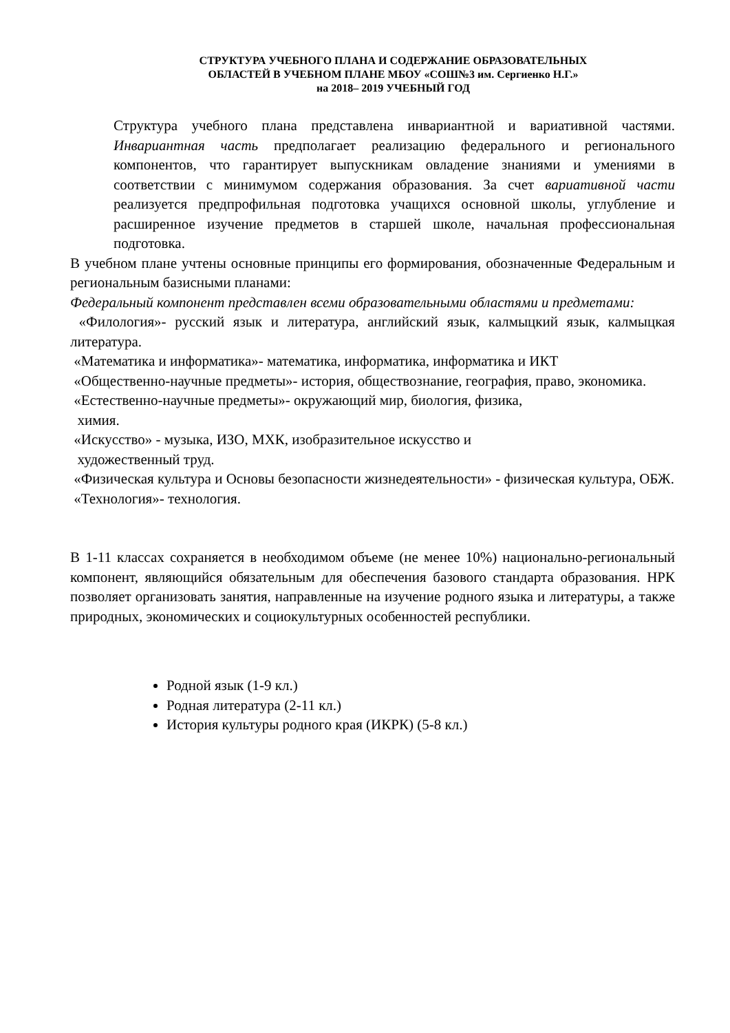СТРУКТУРА УЧЕБНОГО ПЛАНА И СОДЕРЖАНИЕ ОБРАЗОВАТЕЛЬНЫХ
ОБЛАСТЕЙ В УЧЕБНОМ ПЛАНЕ МБОУ «СОШ№3 им. Сергиенко Н.Г.»
на 2018– 2019 УЧЕБНЫЙ ГОД
Структура учебного плана представлена инвариантной и вариативной частями. Инвариантная часть предполагает реализацию федерального и регионального компонентов, что гарантирует выпускникам овладение знаниями и умениями в соответствии с минимумом содержания образования. За счет вариативной части реализуется предпрофильная подготовка учащихся основной школы, углубление и расширенное изучение предметов в старшей школе, начальная профессиональная подготовка.
В учебном плане учтены основные принципы его формирования, обозначенные Федеральным и региональным базисными планами:
Федеральный компонент представлен всеми образовательными областями и предметами:
«Филология»- русский язык и литература, английский язык, калмыцкий язык, калмыцкая литература.
«Математика и информатика»- математика, информатика, информатика и ИКТ
«Общественно-научные предметы»- история, обществознание, география, право, экономика.
«Естественно-научные предметы»- окружающий мир, биология, физика,
химия.
«Искусство» - музыка, ИЗО, МХК, изобразительное искусство и
художественный труд.
«Физическая культура и Основы безопасности жизнедеятельности» - физическая культура, ОБЖ.
«Технология»- технология.
В 1-11 классах сохраняется в необходимом объеме (не менее 10%) национально-региональный компонент, являющийся обязательным для обеспечения базового стандарта образования. НРК позволяет организовать занятия, направленные на изучение родного языка и литературы, а также природных, экономических и социокультурных особенностей республики.
Родной язык (1-9 кл.)
Родная литература (2-11 кл.)
История культуры родного края (ИКРК) (5-8 кл.)